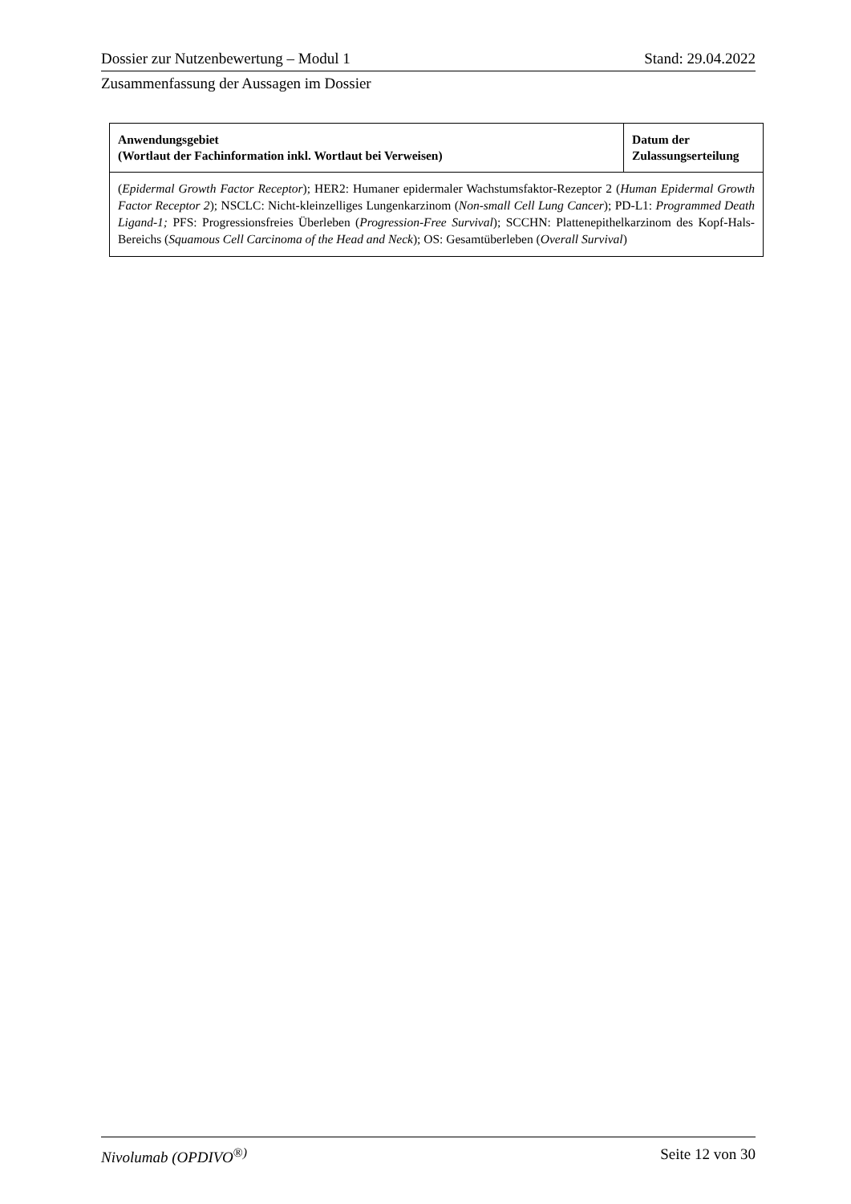Dossier zur Nutzenbewertung – Modul 1 Stand: 29.04.2022
Zusammenfassung der Aussagen im Dossier
| Anwendungsgebiet (Wortlaut der Fachinformation inkl. Wortlaut bei Verweisen) | Datum der Zulassungserteilung |
| --- | --- |
| ( Epidermal Growth Factor Receptor ); HER2: Humaner epidermaler Wachstumsfaktor-Rezeptor 2 ( Human Epidermal Growth Factor Receptor 2 ); NSCLC: Nicht-kleinzelliges Lungenkarzinom ( Non-small Cell Lung Cancer ); PD-L1: Programmed Death Ligand-1; PFS: Progressionsfreies Überleben ( Progression-Free Survival ); SCCHN: Plattenepithelkarzinom des Kopf-Hals-Bereichs ( Squamous Cell Carcinoma of the Head and Neck ); OS: Gesamtüberleben ( Overall Survival ) | |
Nivolumab (OPDIVO<sup>®)</sup> Seite 12 von 30